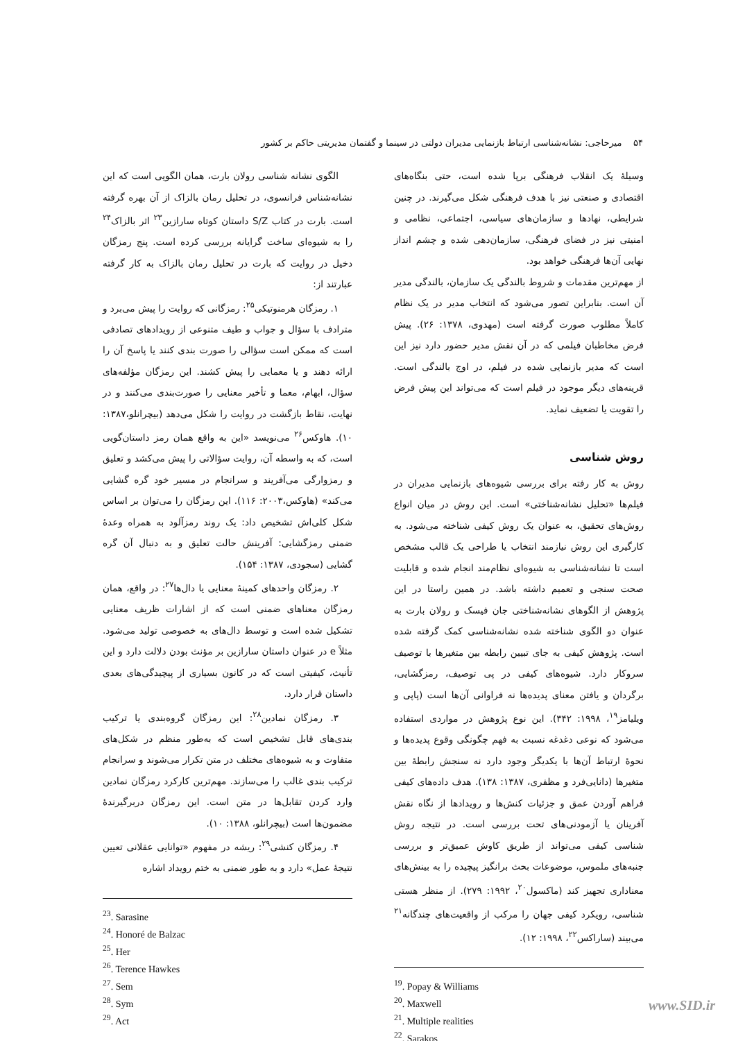۵۴ میرحاجی: نشانه‌شناسی ارتباط بازنمایی مدیران دولتی در سینما و گفتمان مدیریتی حاکم بر کشور
وسیلهٔ یک انقلاب فرهنگی برپا شده است، حتی بنگاه‌های اقتصادی و صنعتی نیز با هدف فرهنگی شکل می‌گیرند. در چنین شرایطی، نهادها و سازمان‌های سیاسی، اجتماعی، نظامی و امنیتی نیز در فضای فرهنگی، سازمان‌دهی شده و چشم انداز نهایی آن‌ها فرهنگی خواهد بود.
از مهم‌ترین مقدمات و شروط بالندگی یک سازمان، بالندگی مدیر آن است. بنابراین تصور می‌شود که انتخاب مدیر در یک نظام کاملاً مطلوب صورت گرفته است (مهدوی، ۱۳۷۸: ۲۶). پیش فرض مخاطبان فیلمی که در آن نقش مدیر حضور دارد نیز این است که مدیر بازنمایی شده در فیلم، در اوج بالندگی است. قرینه‌های دیگر موجود در فیلم است که می‌تواند این پیش فرض را تقویت یا تضعیف نماید.
روش شناسی
روش به کار رفته برای بررسی شیوه‌های بازنمایی مدیران در فیلم‌ها «تحلیل نشانه‌شناختی» است. این روش در میان انواع روش‌های تحقیق، به عنوان یک روش کیفی شناخته می‌شود. به کارگیری این روش نیازمند انتخاب یا طراحی یک قالب مشخص است تا نشانه‌شناسی به شیوه‌ای نظام‌مند انجام شده و قابلیت صحت سنجی و تعمیم داشته باشد. در همین راستا در این پژوهش از الگوهای نشانه‌شناختی جان فیسک و رولان بارت به عنوان دو الگوی شناخته شده نشانه‌شناسی کمک گرفته شده است. پژوهش کیفی به جای تبیین رابطه بین متغیرها با توصیف سروکار دارد. شیوه‌های کیفی در پی توصیف، رمزگشایی، برگردان و یافتن معنای پدیده‌ها نه فراوانی آن‌ها است (پاپی و ویلیامز<sup>۱۹</sup>، ۱۹۹۸: ۳۴۲). این نوع پژوهش در مواردی استفاده می‌شود که نوعی دغدغه نسبت به فهم چگونگی وقوع پدیده‌ها و نحوهٔ ارتباط آن‌ها با یکدیگر وجود دارد نه سنجش رابطهٔ بین متغیرها (دانایی‌فرد و مظفری، ۱۳۸۷: ۱۳۸). هدف داده‌های کیفی فراهم آوردن عمق و جزئیات کنش‌ها و رویدادها از نگاه نقش آفرینان یا آزمودنی‌های تحت بررسی است. در نتیجه روش شناسی کیفی می‌تواند از طریق کاوش عمیق‌تر و بررسی جنبه‌های ملموس، موضوعات بحث برانگیز پیچیده را به بینش‌های معناداری تجهیز کند (ماکسول<sup>۲۰</sup>، ۱۹۹۲: ۲۷۹). از منظر هستی شناسی، رویکرد کیفی جهان را مرکب از واقعیت‌های چندگانه<sup>۲۱</sup> می‌بیند (ساراکس<sup>۲۲</sup>، ۱۹۹۸: ۱۲).
<sup>19</sup>. Popay & Williams
<sup>20</sup>. Maxwell
<sup>21</sup>. Multiple realities
<sup>22</sup>. Sarakos
الگوی نشانه شناسی رولان بارت، همان الگویی است که این نشانه‌شناس فرانسوی، در تحلیل رمان بالزاک از آن بهره گرفته است. بارت در کتاب S/Z داستان کوتاه سارازین<sup>۲۳</sup> اثر بالزاک<sup>۲۴</sup> را به شیوه‌ای ساخت گرایانه بررسی کرده است. پنج رمزگان دخیل در روایت که بارت در تحلیل رمان بالزاک به کار گرفته عبارتند از:
۱. رمزگان هرمنوتیکی<sup>۲۵</sup>: رمزگانی که روایت را پیش می‌برد و مترادف با سؤال و جواب و طیف متنوعی از رویدادهای تصادفی است که ممکن است سؤالی را صورت بندی کنند یا پاسخ آن را ارائه دهند و یا معمایی را پیش کشند. این رمزگان مؤلفه‌های سؤال، ابهام، معما و تأخیر معنایی را صورت‌بندی می‌کنند و در نهایت، نقاط بازگشت در روایت را شکل می‌دهد (بیچرانلو،۱۳۸۷: ۱۰). هاوکس<sup>۲۶</sup> می‌نویسد «این به واقع همان رمز داستان‌گویی است، که به واسطه آن، روایت سؤالاتی را پیش می‌کشد و تعلیق و رمزوارگی می‌آفریند و سرانجام در مسیر خود گره گشایی می‌کند» (هاوکس،۲۰۰۳: ۱۱۶). این رمزگان را می‌توان بر اساس شکل کلی‌اش تشخیص داد: یک روند رمزآلود به همراه وعدهٔ ضمنی رمزگشایی: آفرینش حالت تعلیق و به دنبال آن گره گشایی (سجودی، ۱۳۸۷: ۱۵۴).
۲. رمزگان واحدهای کمینهٔ معنایی یا دال‌ها<sup>۲۷</sup>: در واقع، همان رمزگان معناهای ضمنی است که از اشارات ظریف معنایی تشکیل شده است و توسط دال‌های به خصوصی تولید می‌شود. مثلاً e در عنوان داستان سارازین بر مؤنث بودن دلالت دارد و این تأنیث، کیفیتی است که در کانون بسیاری از پیچیدگی‌های بعدی داستان قرار دارد.
۳. رمزگان نمادین<sup>۲۸</sup>: این رمزگان گروه‌بندی یا ترکیب بندی‌های قابل تشخیص است که به‌طور منظم در شکل‌های متفاوت و به شیوه‌های مختلف در متن تکرار می‌شوند و سرانجام ترکیب بندی غالب را می‌سازند. مهم‌ترین کارکرد رمزگان نمادین وارد کردن تقابل‌ها در متن است. این رمزگان دربرگیرندهٔ مضمون‌ها است (بیچرانلو، ۱۳۸۸: ۱۰).
۴. رمزگان کنشی<sup>۲۹</sup>: ریشه در مفهوم «توانایی عقلانی تعیین نتیجهٔ عمل» دارد و به طور ضمنی به ختم رویداد اشاره
<sup>23</sup>. Sarasine
<sup>24</sup>. Honoré de Balzac
<sup>25</sup>. Her
<sup>26</sup>. Terence Hawkes
<sup>27</sup>. Sem
<sup>28</sup>. Sym
<sup>29</sup>. Act
www.SID.ir